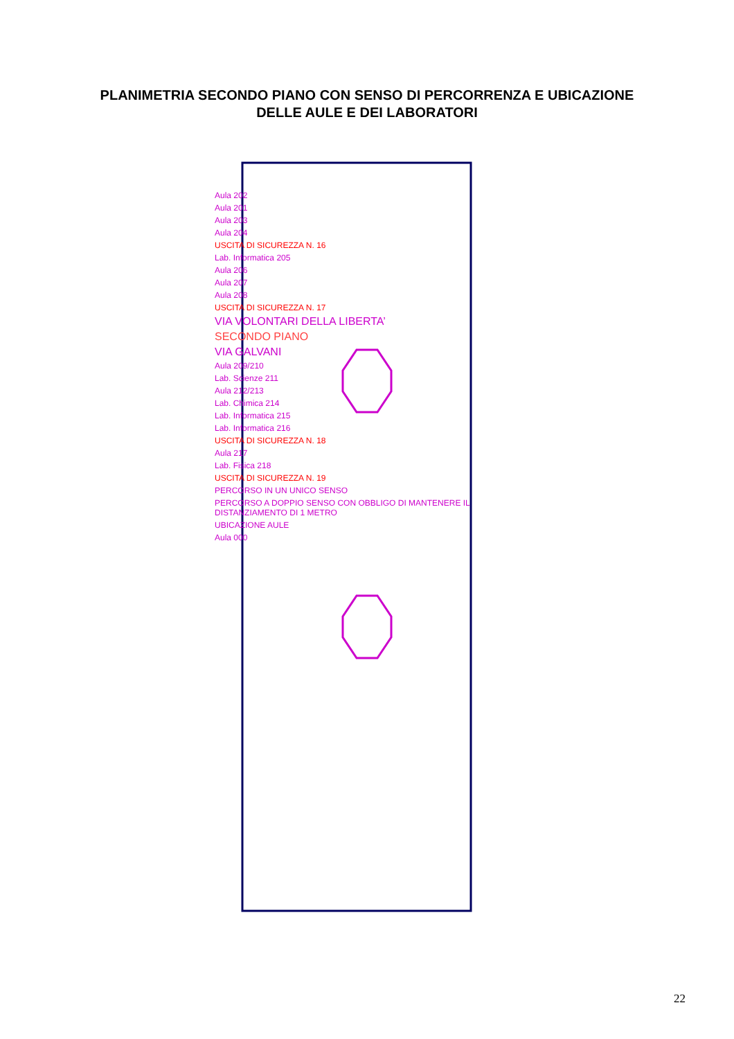PLANIMETRIA SECONDO PIANO CON SENSO DI PERCORRENZA E UBICAZIONE
DELLE AULE E DEI LABORATORI
Aula 202
Aula 201
Aula 203
Aula 204
USCITA DI SICUREZZA N. 16
Lab. Informatica 205
Aula 206
Aula 207
Aula 208
USCITA DI SICUREZZA N. 17
VIA VOLONTARI DELLA LIBERTA’
SECONDO PIANO
VIA GALVANI
Aula 209/210
Lab. Scienze 211
Aula 212/213
Lab. Chimica 214
Lab. Informatica 215
Lab. Informatica 216
USCITA DI SICUREZZA N. 18
Aula 217
Lab. Fisica 218
USCITA DI SICUREZZA N. 19
PERCORSO IN UN UNICO SENSO
PERCORSO A DOPPIO SENSO CON OBBLIGO DI MANTENERE IL DISTANZIAMENTO DI 1 METRO
UBICAZIONE AULE
Aula 000
22